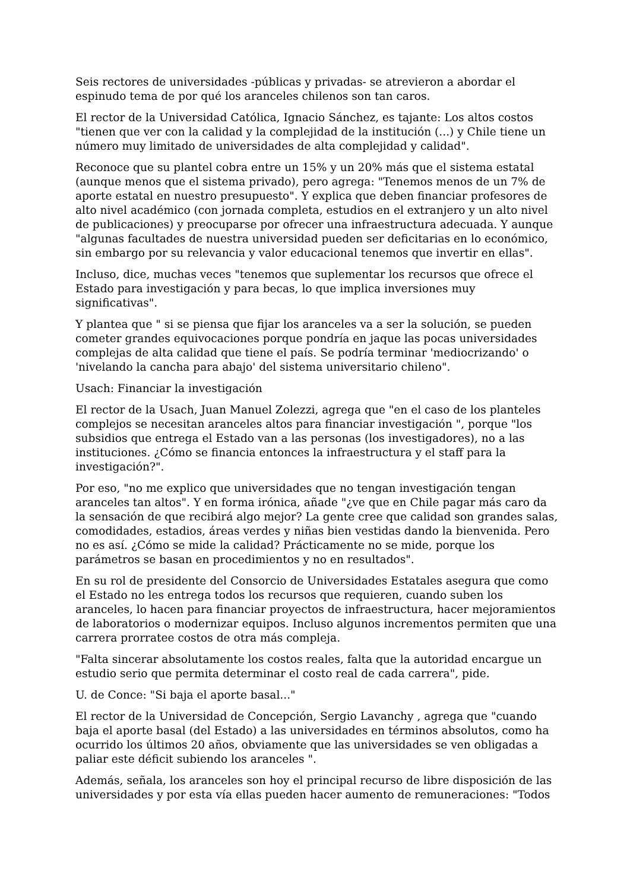Seis rectores de universidades -públicas y privadas- se atrevieron a abordar el espinudo tema de por qué los aranceles chilenos son tan caros.
El rector de la Universidad Católica, Ignacio Sánchez, es tajante: Los altos costos "tienen que ver con la calidad y la complejidad de la institución (...) y Chile tiene un número muy limitado de universidades de alta complejidad y calidad".
Reconoce que su plantel cobra entre un 15% y un 20% más que el sistema estatal (aunque menos que el sistema privado), pero agrega: "Tenemos menos de un 7% de aporte estatal en nuestro presupuesto". Y explica que deben financiar profesores de alto nivel académico (con jornada completa, estudios en el extranjero y un alto nivel de publicaciones) y preocuparse por ofrecer una infraestructura adecuada. Y aunque "algunas facultades de nuestra universidad pueden ser deficitarias en lo económico, sin embargo por su relevancia y valor educacional tenemos que invertir en ellas".
Incluso, dice, muchas veces "tenemos que suplementar los recursos que ofrece el Estado para investigación y para becas, lo que implica inversiones muy significativas".
Y plantea que " si se piensa que fijar los aranceles va a ser la solución, se pueden cometer grandes equivocaciones porque pondría en jaque las pocas universidades complejas de alta calidad que tiene el país. Se podría terminar 'mediocrizando' o 'nivelando la cancha para abajo' del sistema universitario chileno".
Usach: Financiar la investigación
El rector de la Usach, Juan Manuel Zolezzi, agrega que "en el caso de los planteles complejos se necesitan aranceles altos para financiar investigación ", porque "los subsidios que entrega el Estado van a las personas (los investigadores), no a las instituciones. ¿Cómo se financia entonces la infraestructura y el staff para la investigación?".
Por eso, "no me explico que universidades que no tengan investigación tengan aranceles tan altos". Y en forma irónica, añade "¿ve que en Chile pagar más caro da la sensación de que recibirá algo mejor? La gente cree que calidad son grandes salas, comodidades, estadios, áreas verdes y niñas bien vestidas dando la bienvenida. Pero no es así. ¿Cómo se mide la calidad? Prácticamente no se mide, porque los parámetros se basan en procedimientos y no en resultados".
En su rol de presidente del Consorcio de Universidades Estatales asegura que como el Estado no les entrega todos los recursos que requieren, cuando suben los aranceles, lo hacen para financiar proyectos de infraestructura, hacer mejoramientos de laboratorios o modernizar equipos. Incluso algunos incrementos permiten que una carrera prorratee costos de otra más compleja.
"Falta sincerar absolutamente los costos reales, falta que la autoridad encargue un estudio serio que permita determinar el costo real de cada carrera", pide.
U. de Conce: "Si baja el aporte basal..."
El rector de la Universidad de Concepción, Sergio Lavanchy , agrega que "cuando baja el aporte basal (del Estado) a las universidades en términos absolutos, como ha ocurrido los últimos 20 años, obviamente que las universidades se ven obligadas a paliar este déficit subiendo los aranceles ".
Además, señala, los aranceles son hoy el principal recurso de libre disposición de las universidades y por esta vía ellas pueden hacer aumento de remuneraciones: "Todos